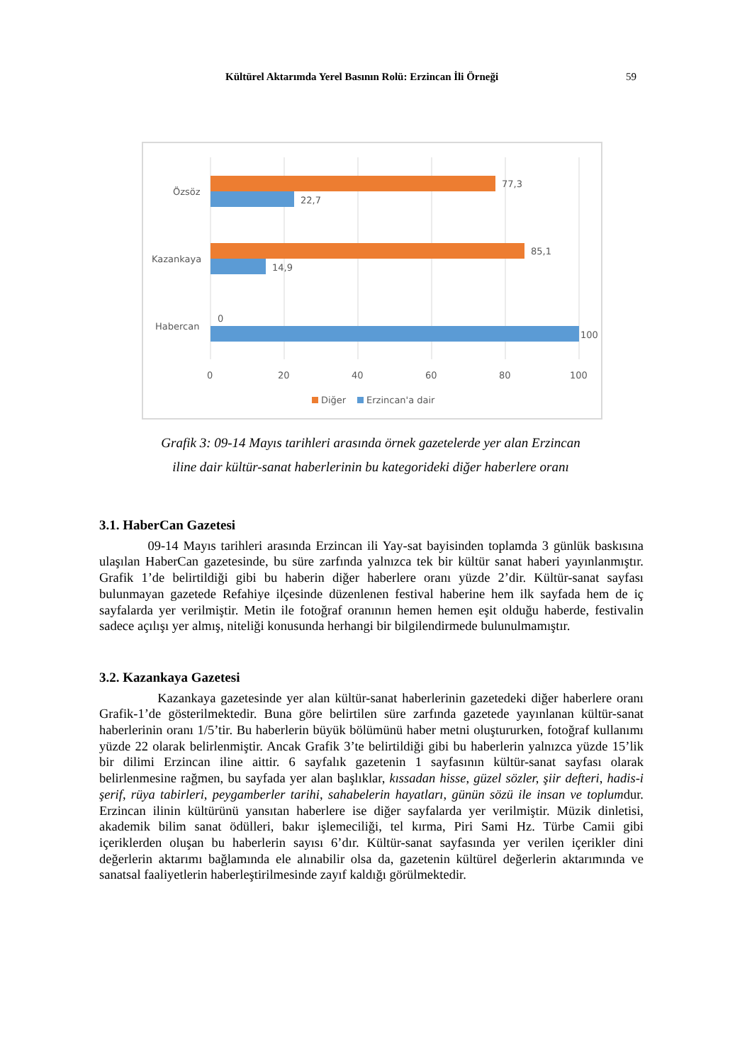Kültürel Aktarımda Yerel Basının Rolü: Erzincan İli Örneği 59
Özsöz
Kazankaya
Habercan
77,3
22,7
85,1
14,9
0
100
0
20
40
60
80
100
Diğer
Erzincan'a dair
Grafik 3: 09-14 Mayıs tarihleri arasında örnek gazetelerde yer alan Erzincan
iline dair kültür-sanat haberlerinin bu kategorideki diğer haberlere oranı
3.1. HaberCan Gazetesi
09-14 Mayıs tarihleri arasında Erzincan ili Yay-sat bayisinden toplamda 3 günlük baskısına ulaşılan HaberCan gazetesinde, bu süre zarfında yalnızca tek bir kültür sanat haberi yayınlanmıştır. Grafik 1’de belirtildiği gibi bu haberin diğer haberlere oranı yüzde 2’dir. Kültür-sanat sayfası bulunmayan gazetede Refahiye ilçesinde düzenlenen festival haberine hem ilk sayfada hem de iç sayfalarda yer verilmiştir. Metin ile fotoğraf oranının hemen hemen eşit olduğu haberde, festivalin sadece açılışı yer almış, niteliği konusunda herhangi bir bilgilendirmede bulunulmamıştır.
3.2. Kazankaya Gazetesi
Kazankaya gazetesinde yer alan kültür-sanat haberlerinin gazetedeki diğer haberlere oranı Grafik-1’de gösterilmektedir. Buna göre belirtilen süre zarfında gazetede yayınlanan kültür-sanat haberlerinin oranı 1/5’tir. Bu haberlerin büyük bölümünü haber metni oluştururken, fotoğraf kullanımı yüzde 22 olarak belirlenmiştir. Ancak Grafik 3’te belirtildiği gibi bu haberlerin yalnızca yüzde 15’lik bir dilimi Erzincan iline aittir. 6 sayfalık gazetenin 1 sayfasının kültür-sanat sayfası olarak belirlenmesine rağmen, bu sayfada yer alan başlıklar, kıssadan hisse, güzel sözler, şiir defteri, hadis-i şerif, rüya tabirleri, peygamberler tarihi, sahabelerin hayatları, günün sözü ile insan ve toplumdur. Erzincan ilinin kültürünü yansıtan haberlere ise diğer sayfalarda yer verilmiştir. Müzik dinletisi, akademik bilim sanat ödülleri, bakır işlemeciliği, tel kırma, Piri Sami Hz. Türbe Camii gibi içeriklerden oluşan bu haberlerin sayısı 6’dır. Kültür-sanat sayfasında yer verilen içerikler dini değerlerin aktarımı bağlamında ele alınabilir olsa da, gazetenin kültürel değerlerin aktarımında ve sanatsal faaliyetlerin haberleştirilmesinde zayıf kaldığı görülmektedir.